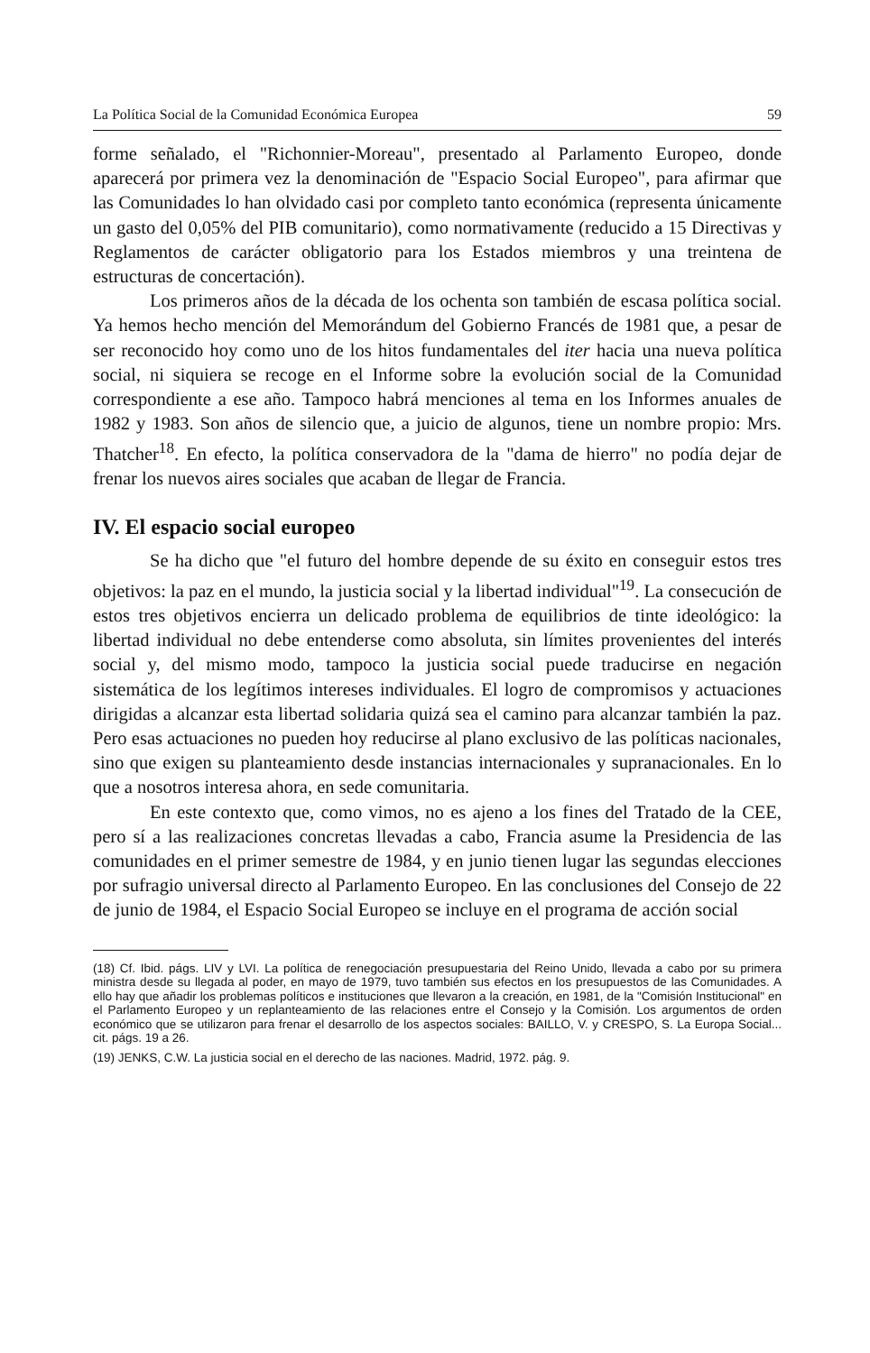La Política Social de la Comunidad Económica Europea 59
forme señalado, el "Richonnier-Moreau", presentado al Parlamento Europeo, donde aparecerá por primera vez la denominación de "Espacio Social Europeo", para afirmar que las Comunidades lo han olvidado casi por completo tanto económica (representa únicamente un gasto del 0,05% del PIB comunitario), como normativamente (reducido a 15 Directivas y Reglamentos de carácter obligatorio para los Estados miembros y una treintena de estructuras de concertación).
Los primeros años de la década de los ochenta son también de escasa política social. Ya hemos hecho mención del Memorándum del Gobierno Francés de 1981 que, a pesar de ser reconocido hoy como uno de los hitos fundamentales del iter hacia una nueva política social, ni siquiera se recoge en el Informe sobre la evolución social de la Comunidad correspondiente a ese año. Tampoco habrá menciones al tema en los Informes anuales de 1982 y 1983. Son años de silencio que, a juicio de algunos, tiene un nombre propio: Mrs. Thatcher<sup>18</sup>. En efecto, la política conservadora de la "dama de hierro" no podía dejar de frenar los nuevos aires sociales que acaban de llegar de Francia.
IV. El espacio social europeo
Se ha dicho que "el futuro del hombre depende de su éxito en conseguir estos tres objetivos: la paz en el mundo, la justicia social y la libertad individual"<sup>19</sup>. La consecución de estos tres objetivos encierra un delicado problema de equilibrios de tinte ideológico: la libertad individual no debe entenderse como absoluta, sin límites provenientes del interés social y, del mismo modo, tampoco la justicia social puede traducirse en negación sistemática de los legítimos intereses individuales. El logro de compromisos y actuaciones dirigidas a alcanzar esta libertad solidaria quizá sea el camino para alcanzar también la paz. Pero esas actuaciones no pueden hoy reducirse al plano exclusivo de las políticas nacionales, sino que exigen su planteamiento desde instancias internacionales y supranacionales. En lo que a nosotros interesa ahora, en sede comunitaria.
En este contexto que, como vimos, no es ajeno a los fines del Tratado de la CEE, pero sí a las realizaciones concretas llevadas a cabo, Francia asume la Presidencia de las comunidades en el primer semestre de 1984, y en junio tienen lugar las segundas elecciones por sufragio universal directo al Parlamento Europeo. En las conclusiones del Consejo de 22 de junio de 1984, el Espacio Social Europeo se incluye en el programa de acción social
(18) Cf. Ibid. págs. LIV y LVI. La política de renegociación presupuestaria del Reino Unido, llevada a cabo por su primera ministra desde su llegada al poder, en mayo de 1979, tuvo también sus efectos en los presupuestos de las Comunidades. A ello hay que añadir los problemas políticos e instituciones que llevaron a la creación, en 1981, de la "Comisión Institucional" en el Parlamento Europeo y un replanteamiento de las relaciones entre el Consejo y la Comisión. Los argumentos de orden económico que se utilizaron para frenar el desarrollo de los aspectos sociales: BAILLO, V. y CRESPO, S. La Europa Social... cit. págs. 19 a 26.
(19) JENKS, C.W. La justicia social en el derecho de las naciones. Madrid, 1972. pág. 9.